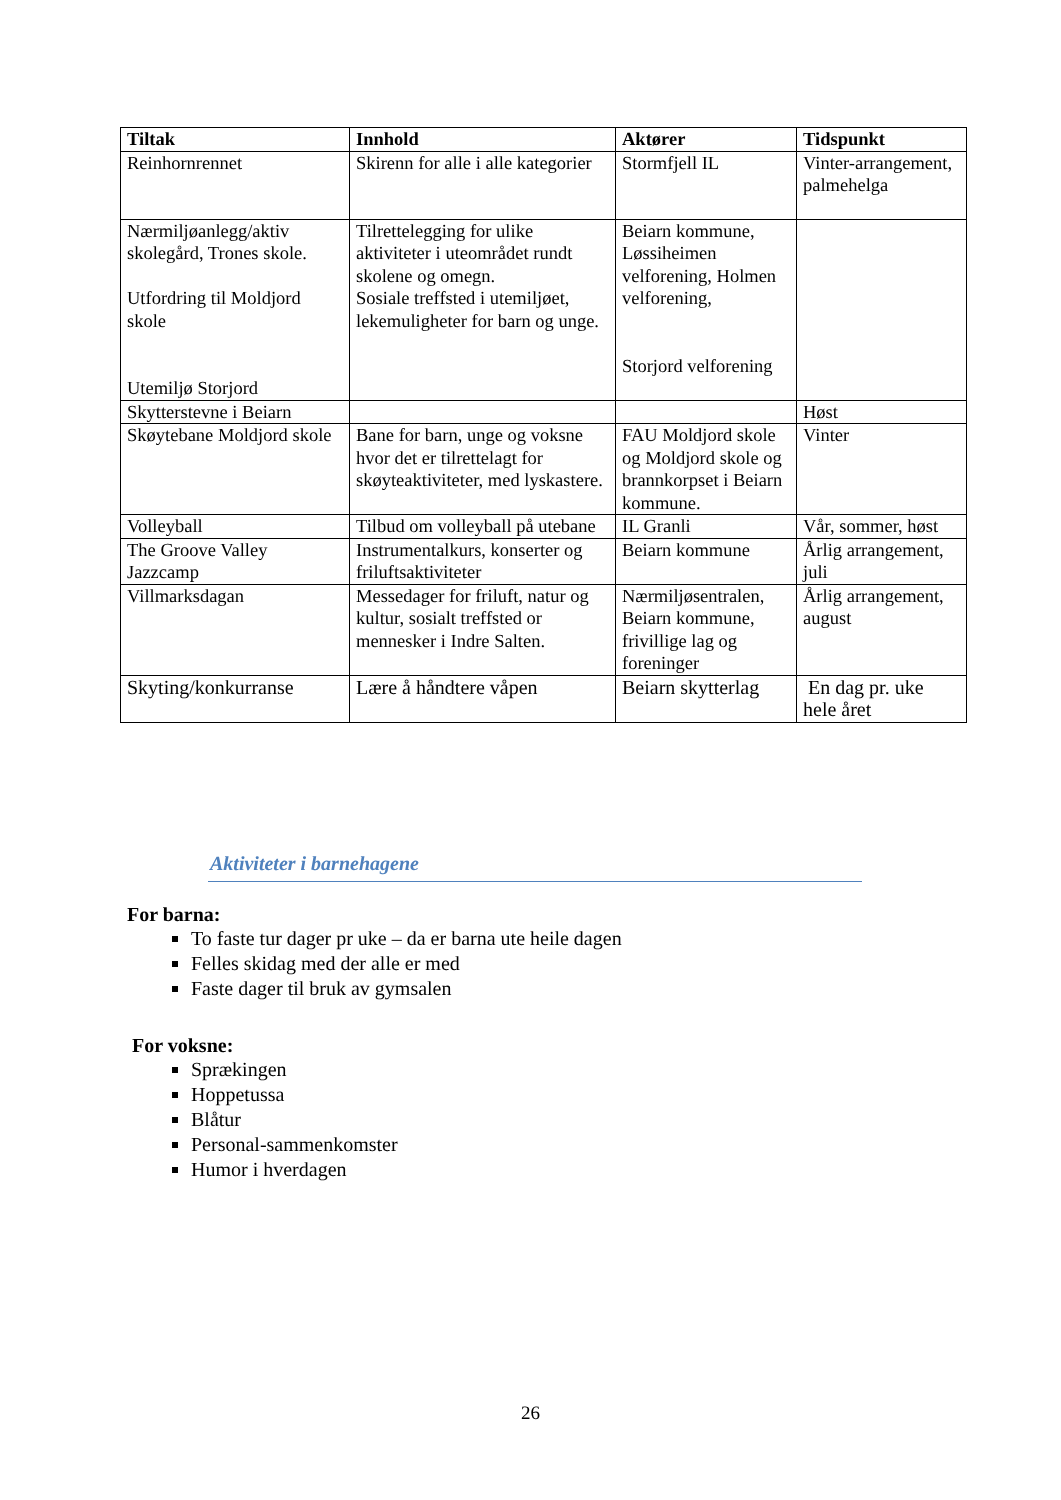| Tiltak | Innhold | Aktører | Tidspunkt |
| --- | --- | --- | --- |
| Reinhornrennet | Skirenn for alle i alle kategorier | Stormfjell IL | Vinter-arrangement, palmehelga |
| Nærmiljøanlegg/aktiv skolegård, Trones skole. Utfordring til Moldjord skole Utemiljø Storjord | Tilrettelegging for ulike aktiviteter i uteområdet rundt skolene og omegn. Sosiale treffsted i utemiljøet, lekemuligheter for barn og unge. | Beiarn kommune, Løssiheimen velforening, Holmen velforening, Storjord velforening | |
| Skytterstevne i Beiarn | | | Høst |
| Skøytebane Moldjord skole | Bane for barn, unge og voksne hvor det er tilrettelagt for skøyteaktiviteter, med lyskastere. | FAU Moldjord skole og Moldjord skole og brannkorpset i Beiarn kommune. | Vinter |
| Volleyball | Tilbud om volleyball på utebane | IL Granli | Vår, sommer, høst |
| The Groove Valley Jazzcamp | Instrumentalkurs, konserter og friluftsaktiviteter | Beiarn kommune | Årlig arrangement, juli |
| Villmarksdagan | Messedager for friluft, natur og kultur, sosialt treffsted or mennesker i Indre Salten. | Nærmiljøsentralen, Beiarn kommune, frivillige lag og foreninger | Årlig arrangement, august |
| Skyting/konkurranse | Lære å håndtere våpen | Beiarn skytterlag | En dag pr. uke hele året |
Aktiviteter i barnehagene
For barna:
To faste tur dager pr uke – da er barna ute heile dagen
Felles skidag med der alle er med
Faste dager til bruk av gymsalen
For voksne:
Sprækingen
Hoppetussa
Blåtur
Personal-sammenkomster
Humor i hverdagen
26